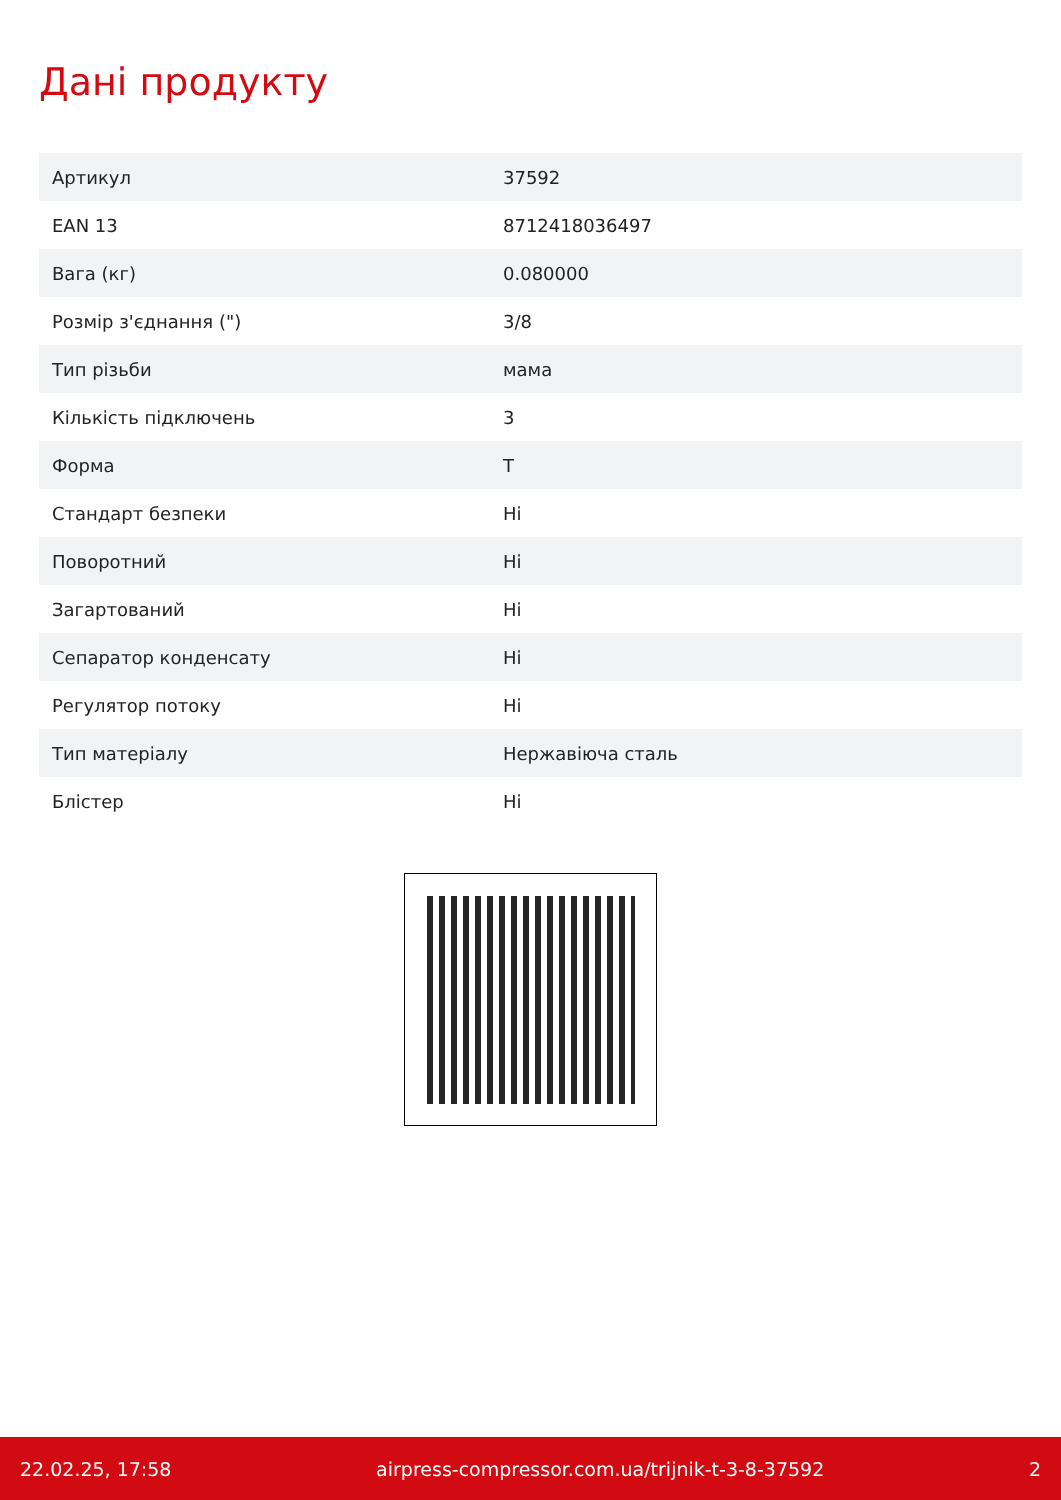Дані продукту
| Артикул | 37592 |
| EAN 13 | 8712418036497 |
| Вага (кг) | 0.080000 |
| Розмір з'єднання (") | 3/8 |
| Тип різьби | мама |
| Кількість підключень | 3 |
| Форма | T |
| Стандарт безпеки | Ні |
| Поворотний | Ні |
| Загартований | Ні |
| Сепаратор конденсату | Ні |
| Регулятор потоку | Ні |
| Тип матеріалу | Нержавіюча сталь |
| Блістер | Ні |
22.02.25, 17:58 airpress-compressor.com.ua/trijnik-t-3-8-37592 2